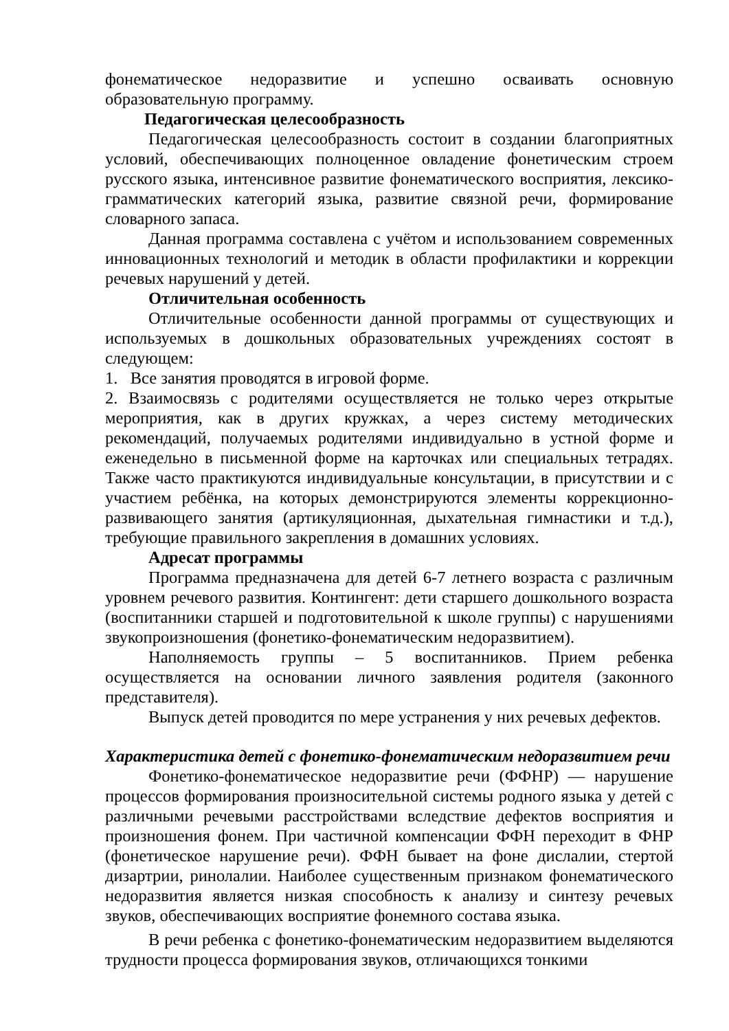фонематическое недоразвитие и успешно осваивать основную образовательную программу.
Педагогическая целесообразность
Педагогическая целесообразность состоит в создании благоприятных условий, обеспечивающих полноценное овладение фонетическим строем русского языка, интенсивное развитие фонематического восприятия, лексико-грамматических категорий языка, развитие связной речи, формирование словарного запаса.
Данная программа составлена с учётом и использованием современных инновационных технологий и методик в области профилактики и коррекции речевых нарушений у детей.
Отличительная особенность
Отличительные особенности данной программы от существующих и используемых в дошкольных образовательных учреждениях состоят в следующем:
1. Все занятия проводятся в игровой форме.
2. Взаимосвязь с родителями осуществляется не только через открытые мероприятия, как в других кружках, а через систему методических рекомендаций, получаемых родителями индивидуально в устной форме и еженедельно в письменной форме на карточках или специальных тетрадях. Также часто практикуются индивидуальные консультации, в присутствии и с участием ребёнка, на которых демонстрируются элементы коррекционно-развивающего занятия (артикуляционная, дыхательная гимнастики и т.д.), требующие правильного закрепления в домашних условиях.
Адресат программы
Программа предназначена для детей 6-7 летнего возраста с различным уровнем речевого развития. Контингент: дети старшего дошкольного возраста (воспитанники старшей и подготовительной к школе группы) с нарушениями звукопроизношения (фонетико-фонематическим недоразвитием).
Наполняемость группы – 5 воспитанников. Прием ребенка осуществляется на основании личного заявления родителя (законного представителя).
Выпуск детей проводится по мере устранения у них речевых дефектов.
Характеристика детей с фонетико-фонематическим недоразвитием речи
Фонетико-фонематическое недоразвитие речи (ФФНР) — нарушение процессов формирования произносительной системы родного языка у детей с различными речевыми расстройствами вследствие дефектов восприятия и произношения фонем. При частичной компенсации ФФН переходит в ФНР (фонетическое нарушение речи). ФФН бывает на фоне дислалии, стертой дизартрии, ринолалии. Наиболее существенным признаком фонематического недоразвития является низкая способность к анализу и синтезу речевых звуков, обеспечивающих восприятие фонемного состава языка.
В речи ребенка с фонетико-фонематическим недоразвитием выделяются трудности процесса формирования звуков, отличающихся тонкими